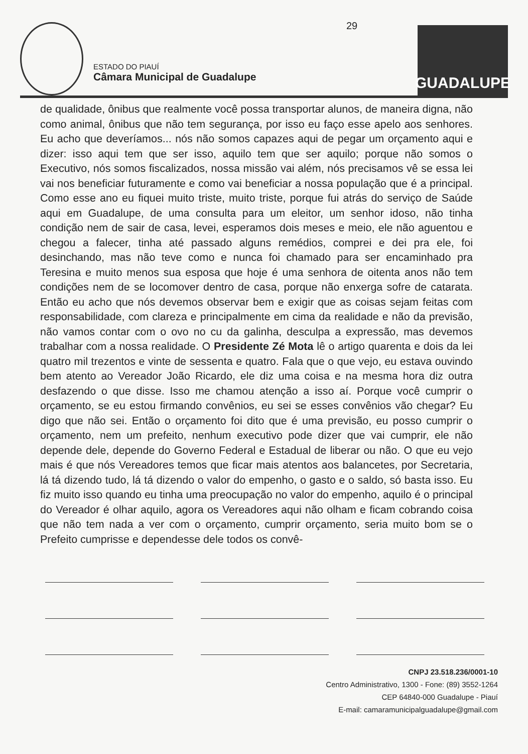29
ESTADO DO PIAUÍ
Câmara Municipal de Guadalupe
GUADALUPE
de qualidade, ônibus que realmente você possa transportar alunos, de maneira digna, não como animal, ônibus que não tem segurança, por isso eu faço esse apelo aos senhores. Eu acho que deveríamos... nós não somos capazes aqui de pegar um orçamento aqui e dizer: isso aqui tem que ser isso, aquilo tem que ser aquilo; porque não somos o Executivo, nós somos fiscalizados, nossa missão vai além, nós precisamos vê se essa lei vai nos beneficiar futuramente e como vai beneficiar a nossa população que é a principal. Como esse ano eu fiquei muito triste, muito triste, porque fui atrás do serviço de Saúde aqui em Guadalupe, de uma consulta para um eleitor, um senhor idoso, não tinha condição nem de sair de casa, levei, esperamos dois meses e meio, ele não aguentou e chegou a falecer, tinha até passado alguns remédios, comprei e dei pra ele, foi desinchando, mas não teve como e nunca foi chamado para ser encaminhado pra Teresina e muito menos sua esposa que hoje é uma senhora de oitenta anos não tem condições nem de se locomover dentro de casa, porque não enxerga sofre de catarata. Então eu acho que nós devemos observar bem e exigir que as coisas sejam feitas com responsabilidade, com clareza e principalmente em cima da realidade e não da previsão, não vamos contar com o ovo no cu da galinha, desculpa a expressão, mas devemos trabalhar com a nossa realidade. O Presidente Zé Mota lê o artigo quarenta e dois da lei quatro mil trezentos e vinte de sessenta e quatro. Fala que o que vejo, eu estava ouvindo bem atento ao Vereador João Ricardo, ele diz uma coisa e na mesma hora diz outra desfazendo o que disse. Isso me chamou atenção a isso aí. Porque você cumprir o orçamento, se eu estou firmando convênios, eu sei se esses convênios vão chegar? Eu digo que não sei. Então o orçamento foi dito que é uma previsão, eu posso cumprir o orçamento, nem um prefeito, nenhum executivo pode dizer que vai cumprir, ele não depende dele, depende do Governo Federal e Estadual de liberar ou não. O que eu vejo mais é que nós Vereadores temos que ficar mais atentos aos balancetes, por Secretaria, lá tá dizendo tudo, lá tá dizendo o valor do empenho, o gasto e o saldo, só basta isso. Eu fiz muito isso quando eu tinha uma preocupação no valor do empenho, aquilo é o principal do Vereador é olhar aquilo, agora os Vereadores aqui não olham e ficam cobrando coisa que não tem nada a ver com o orçamento, cumprir orçamento, seria muito bom se o Prefeito cumprisse e dependesse dele todos os convê-
CNPJ 23.518.236/0001-10
Centro Administrativo, 1300 - Fone: (89) 3552-1264
CEP 64840-000 Guadalupe - Piauí
E-mail: camaramunicipalguadalupe@gmail.com